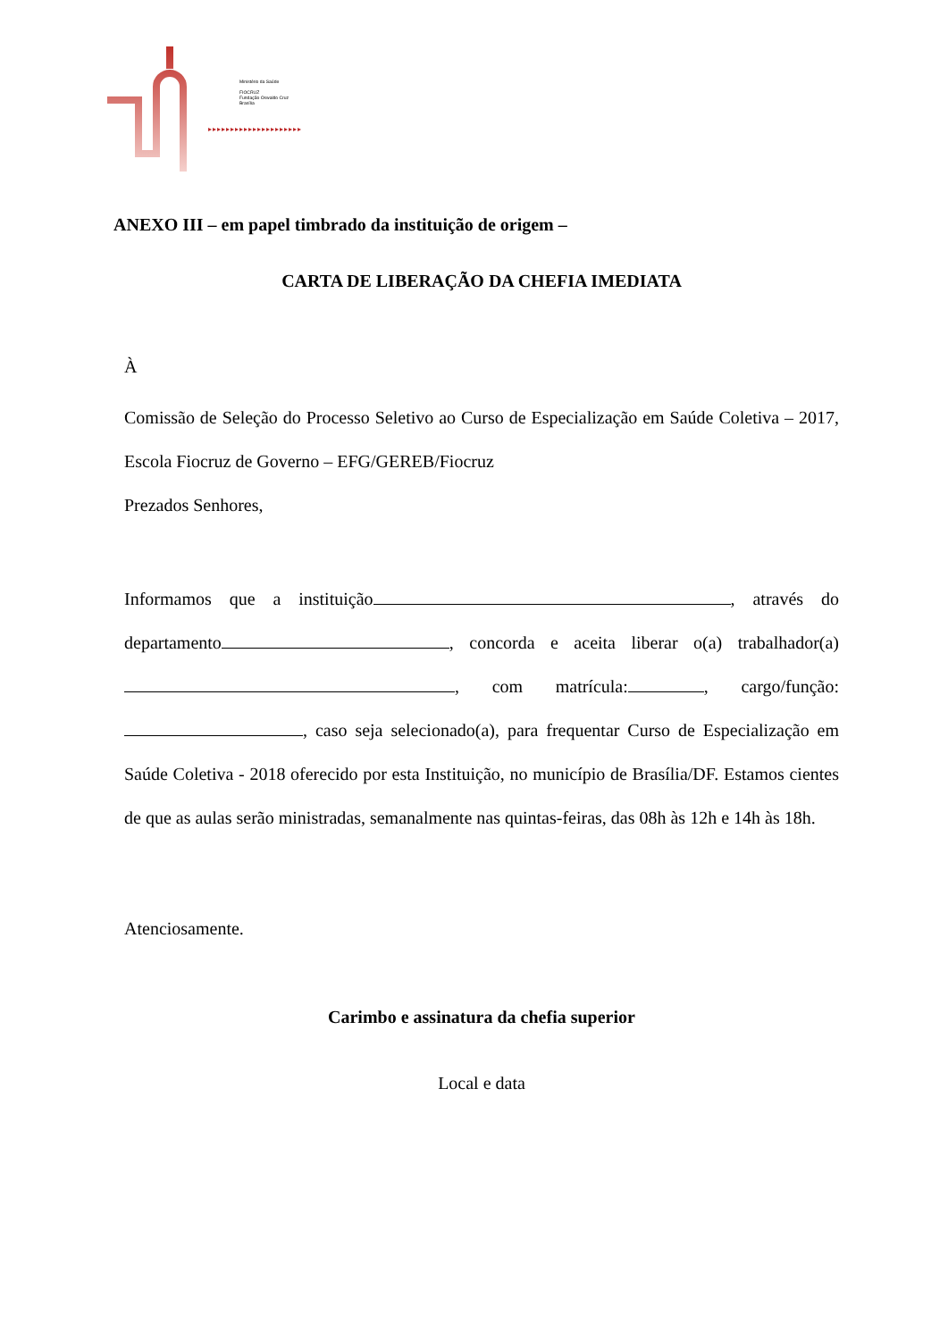Ministério da Saúde
FIOCRUZ
Fundação Oswaldo Cruz
Brasília
▸▸▸▸▸▸▸▸▸▸▸▸▸▸▸▸▸▸▸▸▸
ANEXO III – em papel timbrado da instituição de origem –
CARTA DE LIBERAÇÃO DA CHEFIA IMEDIATA
À
Comissão de Seleção do Processo Seletivo ao Curso de Especialização em Saúde Coletiva – 2017, Escola Fiocruz de Governo – EFG/GEREB/Fiocruz
Prezados Senhores,
Informamos que a instituição , através do departamento , concorda e aceita liberar o(a) trabalhador(a) , com matrícula: , cargo/função: , caso seja selecionado(a), para frequentar Curso de Especialização em Saúde Coletiva - 2018 oferecido por esta Instituição, no município de Brasília/DF. Estamos cientes de que as aulas serão ministradas, semanalmente nas quintas-feiras, das 08h às 12h e 14h às 18h.
Atenciosamente.
Carimbo e assinatura da chefia superior
Local e data